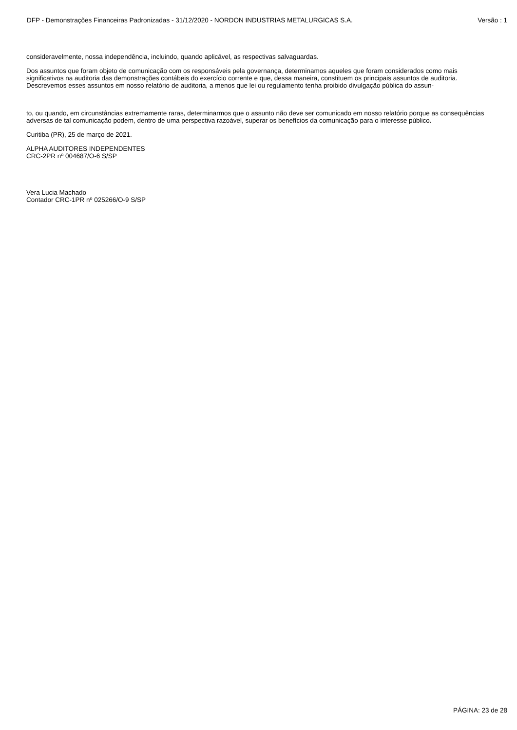DFP - Demonstrações Financeiras Padronizadas - 31/12/2020 - NORDON INDUSTRIAS METALURGICAS S.A. Versão : 1
consideravelmente, nossa independência, incluindo, quando aplicável, as respectivas salvaguardas.
Dos assuntos que foram objeto de comunicação com os responsáveis pela governança, determinamos aqueles que foram considerados como mais significativos na auditoria das demonstrações contábeis do exercício corrente e que, dessa maneira, constituem os principais assuntos de auditoria. Descrevemos esses assuntos em nosso relatório de auditoria, a menos que lei ou regulamento tenha proibido divulgação pública do assun-
to, ou quando, em circunstâncias extremamente raras, determinarmos que o assunto não deve ser comunicado em nosso relatório porque as consequências adversas de tal comunicação podem, dentro de uma perspectiva razoável, superar os benefícios da comunicação para o interesse público.
Curitiba (PR), 25 de março de 2021.
ALPHA AUDITORES INDEPENDENTES
CRC-2PR nº 004687/O-6 S/SP
Vera Lucia Machado
Contador CRC-1PR nº 025266/O-9 S/SP
PÁGINA: 23 de 28